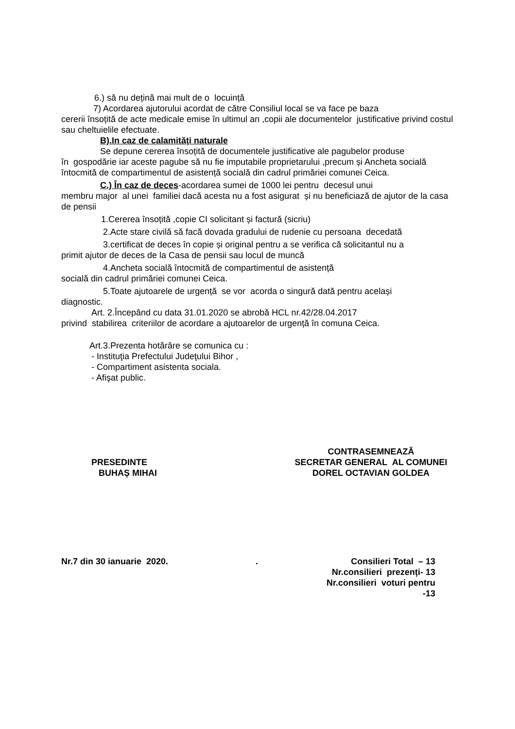6.) să nu dețină mai mult de o locuință
7) Acordarea ajutorului acordat de către Consiliul local se va face pe baza
cererii însoțită de acte medicale emise în ultimul an ,copii ale documentelor justificative privind costul sau cheltuielile efectuate.
B).In caz de calamităţi naturale
Se depune cererea însoțită de documentele justificative ale pagubelor produse
în gospodărie iar aceste pagube să nu fie imputabile proprietarului ,precum și Ancheta socială întocmită de compartimentul de asistență socială din cadrul primăriei comunei Ceica.
C.) În caz de deces-acordarea sumei de 1000 lei pentru decesul unui
membru major al unei familiei dacă acesta nu a fost asigurat și nu beneficiază de ajutor de la casa de pensii
1.Cererea însoțită ,copie CI solicitant și factură (sicriu)
2.Acte stare civilă să facă dovada gradului de rudenie cu persoana decedată
3.certificat de deces în copie și original pentru a se verifica că solicitantul nu a
primit ajutor de deces de la Casa de pensii sau locul de muncă
4.Ancheta socială întocmită de compartimentul de asistență
socială din cadrul primăriei comunei Ceica.
5.Toate ajutoarele de urgență se vor acorda o singură dată pentru același
diagnostic.
Art. 2.Începând cu data 31.01.2020 se abrobă HCL nr.42/28.04.2017
privind stabilirea criteriilor de acordare a ajutoarelor de urgență în comuna Ceica.
Art.3.Prezenta hotărâre se comunica cu :
- Instituţia Prefectului Judeţului Bihor ,
- Compartiment asistenta sociala.
- Afişat public.
PRESEDINTE
BUHAȘ MIHAI
CONTRASEMNEAZĂ
SECRETAR GENERAL AL COMUNEI
DOREL OCTAVIAN GOLDEA
Nr.7 din 30 ianuarie 2020. . Consilieri Total – 13
Nr.consilieri prezenți- 13
Nr.consilieri voturi pentru -13